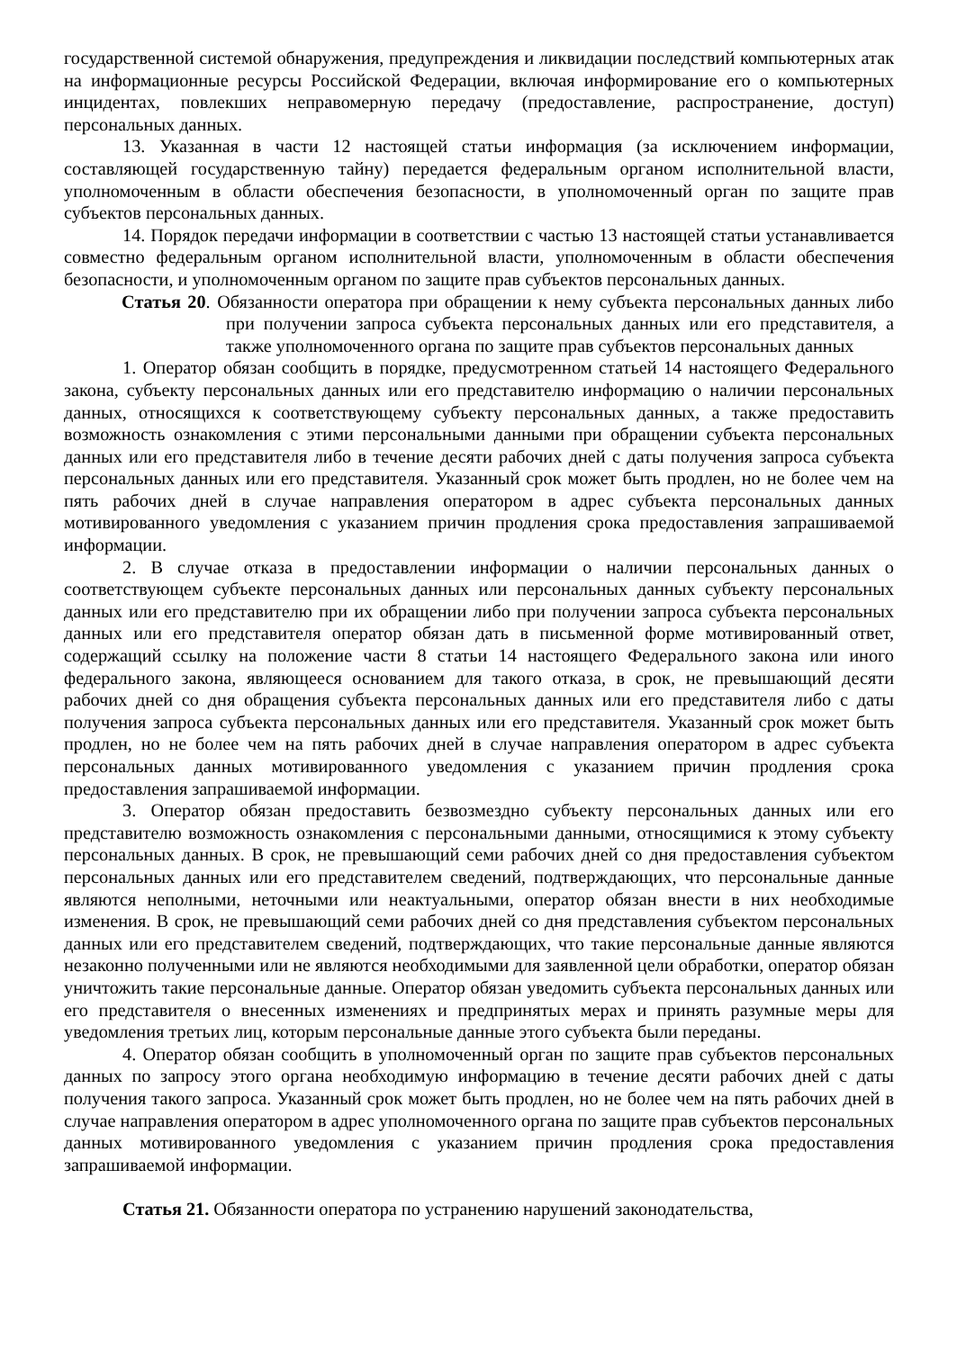государственной системой обнаружения, предупреждения и ликвидации последствий компьютерных атак на информационные ресурсы Российской Федерации, включая информирование его о компьютерных инцидентах, повлекших неправомерную передачу (предоставление, распространение, доступ) персональных данных.
13. Указанная в части 12 настоящей статьи информация (за исключением информации, составляющей государственную тайну) передается федеральным органом исполнительной власти, уполномоченным в области обеспечения безопасности, в уполномоченный орган по защите прав субъектов персональных данных.
14. Порядок передачи информации в соответствии с частью 13 настоящей статьи устанавливается совместно федеральным органом исполнительной власти, уполномоченным в области обеспечения безопасности, и уполномоченным органом по защите прав субъектов персональных данных.
Статья 20. Обязанности оператора при обращении к нему субъекта персональных данных либо при получении запроса субъекта персональных данных или его представителя, а также уполномоченного органа по защите прав субъектов персональных данных
1. Оператор обязан сообщить в порядке, предусмотренном статьей 14 настоящего Федерального закона, субъекту персональных данных или его представителю информацию о наличии персональных данных, относящихся к соответствующему субъекту персональных данных, а также предоставить возможность ознакомления с этими персональными данными при обращении субъекта персональных данных или его представителя либо в течение десяти рабочих дней с даты получения запроса субъекта персональных данных или его представителя. Указанный срок может быть продлен, но не более чем на пять рабочих дней в случае направления оператором в адрес субъекта персональных данных мотивированного уведомления с указанием причин продления срока предоставления запрашиваемой информации.
2. В случае отказа в предоставлении информации о наличии персональных данных о соответствующем субъекте персональных данных или персональных данных субъекту персональных данных или его представителю при их обращении либо при получении запроса субъекта персональных данных или его представителя оператор обязан дать в письменной форме мотивированный ответ, содержащий ссылку на положение части 8 статьи 14 настоящего Федерального закона или иного федерального закона, являющееся основанием для такого отказа, в срок, не превышающий десяти рабочих дней со дня обращения субъекта персональных данных или его представителя либо с даты получения запроса субъекта персональных данных или его представителя. Указанный срок может быть продлен, но не более чем на пять рабочих дней в случае направления оператором в адрес субъекта персональных данных мотивированного уведомления с указанием причин продления срока предоставления запрашиваемой информации.
3. Оператор обязан предоставить безвозмездно субъекту персональных данных или его представителю возможность ознакомления с персональными данными, относящимися к этому субъекту персональных данных. В срок, не превышающий семи рабочих дней со дня предоставления субъектом персональных данных или его представителем сведений, подтверждающих, что персональные данные являются неполными, неточными или неактуальными, оператор обязан внести в них необходимые изменения. В срок, не превышающий семи рабочих дней со дня представления субъектом персональных данных или его представителем сведений, подтверждающих, что такие персональные данные являются незаконно полученными или не являются необходимыми для заявленной цели обработки, оператор обязан уничтожить такие персональные данные. Оператор обязан уведомить субъекта персональных данных или его представителя о внесенных изменениях и предпринятых мерах и принять разумные меры для уведомления третьих лиц, которым персональные данные этого субъекта были переданы.
4. Оператор обязан сообщить в уполномоченный орган по защите прав субъектов персональных данных по запросу этого органа необходимую информацию в течение десяти рабочих дней с даты получения такого запроса. Указанный срок может быть продлен, но не более чем на пять рабочих дней в случае направления оператором в адрес уполномоченного органа по защите прав субъектов персональных данных мотивированного уведомления с указанием причин продления срока предоставления запрашиваемой информации.
Статья 21. Обязанности оператора по устранению нарушений законодательства,